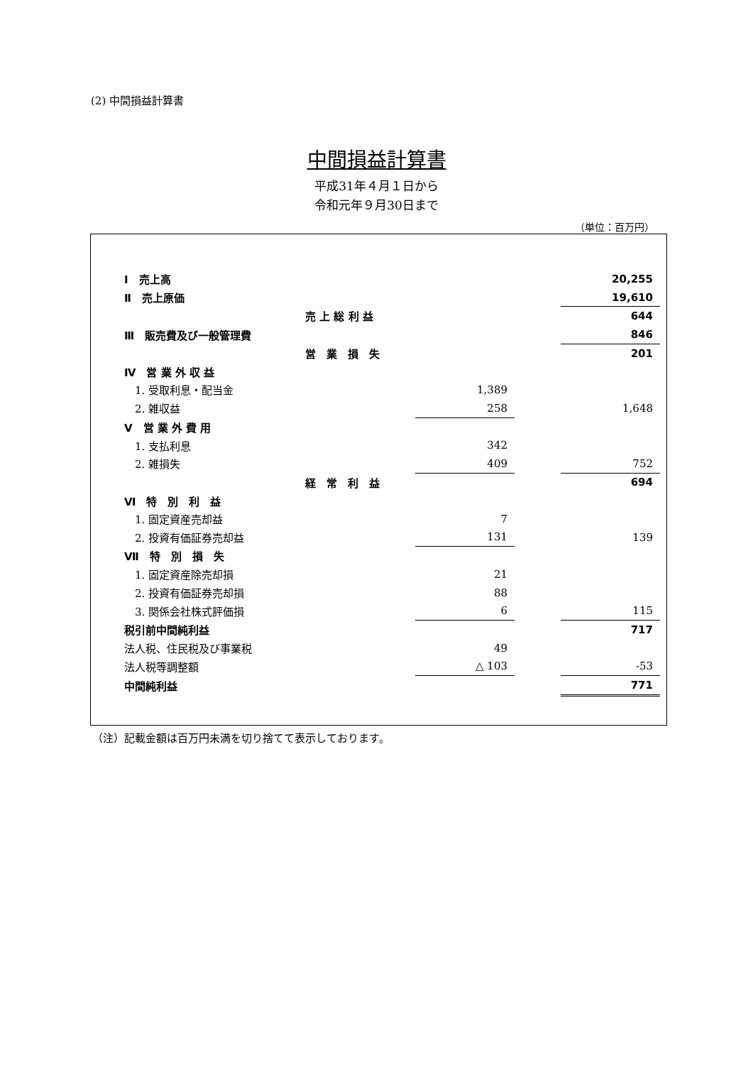(2) 中間損益計算書
中間損益計算書
平成31年４月１日から
令和元年９月30日まで
（単位：百万円）
| Ⅰ 売上高 | | | | 20,255 |
| Ⅱ 売上原価 | | | | 19,610 |
| | 売 上 総 利 益 | | | 644 |
| Ⅲ 販売費及び一般管理費 | | | | 846 |
| | 営 業 損 失 | | | 201 |
| Ⅳ 営 業 外 収 益 | | | | |
| 1. 受取利息・配当金 | | 1,389 | | |
| 2. 雑収益 | | 258 | | 1,648 |
| Ⅴ 営 業 外 費 用 | | | | |
| 1. 支払利息 | | 342 | | |
| 2. 雑損失 | | 409 | | 752 |
| | 経 常 利 益 | | | 694 |
| Ⅵ 特 別 利 益 | | | | |
| 1. 固定資産売却益 | | 7 | | |
| 2. 投資有価証券売却益 | | 131 | | 139 |
| Ⅶ 特 別 損 失 | | | | |
| 1. 固定資産除売却損 | | 21 | | |
| 2. 投資有価証券売却損 | | 88 | | |
| 3. 関係会社株式評価損 | | 6 | | 115 |
| 税引前中間純利益 | | | | 717 |
| 法人税、住民税及び事業税 | | 49 | | |
| 法人税等調整額 | | △ 103 | | -53 |
| 中間純利益 | | | | 771 |
（注）記載金額は百万円未満を切り捨てて表示しております。